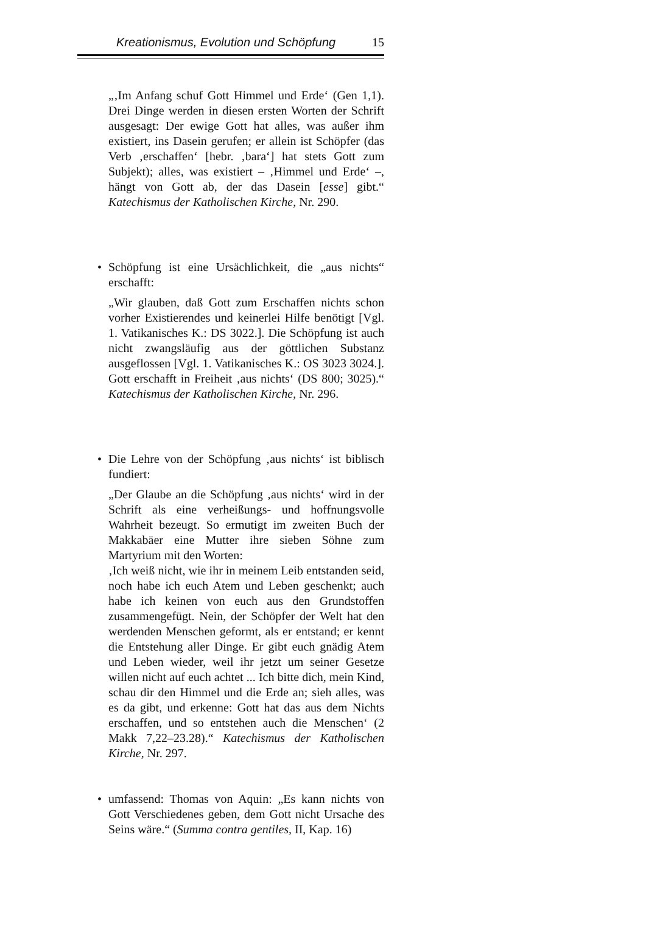Kreationismus, Evolution und Schöpfung 15
„‚Im Anfang schuf Gott Himmel und Erde‘ (Gen 1,1). Drei Dinge werden in diesen ersten Worten der Schrift ausgesagt: Der ewige Gott hat alles, was außer ihm existiert, ins Dasein gerufen; er allein ist Schöpfer (das Verb ‚erschaffen‘ [hebr. ‚bara‘] hat stets Gott zum Subjekt); alles, was existiert – ‚Himmel und Erde‘ –, hängt von Gott ab, der das Dasein [esse] gibt.“ Katechismus der Katholischen Kirche, Nr. 290.
•
Schöpfung ist eine Ursächlichkeit, die „aus nichts“ erschafft:
„Wir glauben, daß Gott zum Erschaffen nichts schon vorher Existierendes und keinerlei Hilfe benötigt [Vgl. 1. Vatikanisches K.: DS 3022.]. Die Schöpfung ist auch nicht zwangsläufig aus der göttlichen Substanz ausgeflossen [Vgl. 1. Vatikanisches K.: OS 3023 3024.]. Gott erschafft in Freiheit ‚aus nichts‘ (DS 800; 3025).“ Katechismus der Katholischen Kirche, Nr. 296.
•
Die Lehre von der Schöpfung ‚aus nichts‘ ist biblisch fundiert:
„Der Glaube an die Schöpfung ‚aus nichts‘ wird in der Schrift als eine verheißungs- und hoffnungsvolle Wahrheit bezeugt. So ermutigt im zweiten Buch der Makkabäer eine Mutter ihre sieben Söhne zum Martyrium mit den Worten:
‚Ich weiß nicht, wie ihr in meinem Leib entstanden seid, noch habe ich euch Atem und Leben geschenkt; auch habe ich keinen von euch aus den Grundstoffen zusammengefügt. Nein, der Schöpfer der Welt hat den werdenden Menschen geformt, als er entstand; er kennt die Entstehung aller Dinge. Er gibt euch gnädig Atem und Leben wieder, weil ihr jetzt um seiner Gesetze willen nicht auf euch achtet ... Ich bitte dich, mein Kind, schau dir den Himmel und die Erde an; sieh alles, was es da gibt, und erkenne: Gott hat das aus dem Nichts erschaffen, und so entstehen auch die Menschen‘ (2 Makk 7,22–23.28).“ Katechismus der Katholischen Kirche, Nr. 297.
•
umfassend: Thomas von Aquin: „Es kann nichts von Gott Verschiedenes geben, dem Gott nicht Ursache des Seins wäre.“ (Summa contra gentiles, II, Kap. 16)